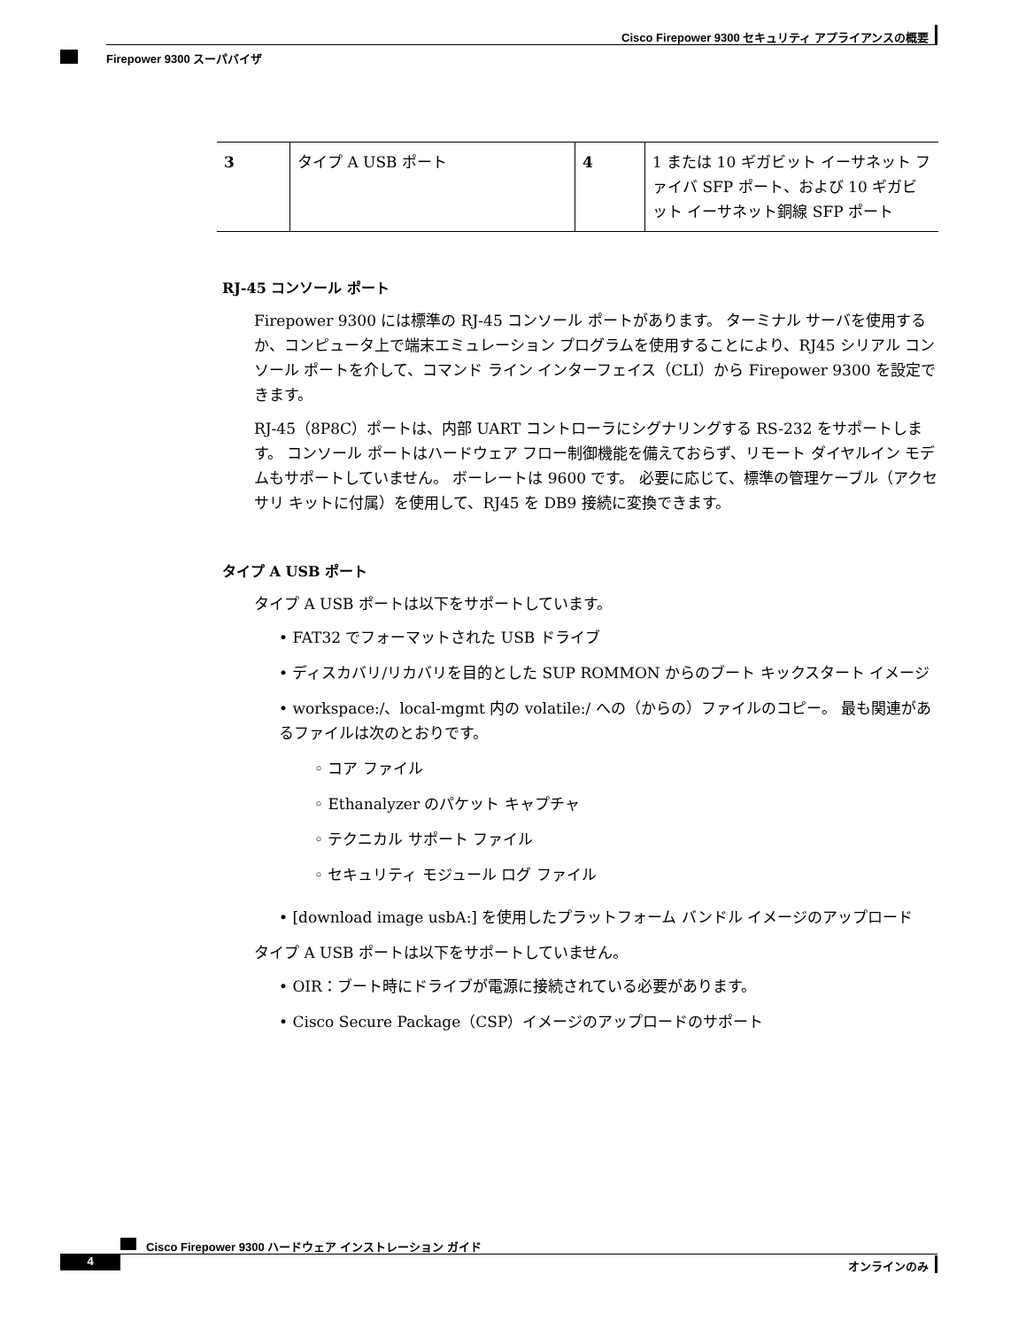Cisco Firepower 9300 セキュリティ アプライアンスの概要
Firepower 9300 スーパバイザ
| 3 | タイプ A USB ポート | 4 | 1 または 10 ギガビット イーサネット ファイバ SFP ポート、および 10 ギガビット イーサネット銅線 SFP ポート |
RJ-45 コンソール ポート
Firepower 9300 には標準の RJ-45 コンソール ポートがあります。 ターミナル サーバを使用するか、コンピュータ上で端末エミュレーション プログラムを使用することにより、RJ45 シリアル コンソール ポートを介して、コマンド ライン インターフェイス（CLI）から Firepower 9300 を設定できます。
RJ-45（8P8C）ポートは、内部 UART コントローラにシグナリングする RS-232 をサポートします。 コンソール ポートはハードウェア フロー制御機能を備えておらず、リモート ダイヤルイン モデムもサポートしていません。 ボーレートは 9600 です。 必要に応じて、標準の管理ケーブル（アクセサリ キットに付属）を使用して、RJ45 を DB9 接続に変換できます。
タイプ A USB ポート
タイプ A USB ポートは以下をサポートしています。
• FAT32 でフォーマットされた USB ドライブ
• ディスカバリ/リカバリを目的とした SUP ROMMON からのブート キックスタート イメージ
• workspace:/、local-mgmt 内の volatile:/ への（からの）ファイルのコピー。 最も関連があるファイルは次のとおりです。
◦ コア ファイル
◦ Ethanalyzer のパケット キャプチャ
◦ テクニカル サポート ファイル
◦ セキュリティ モジュール ログ ファイル
• [download image usbA:] を使用したプラットフォーム バンドル イメージのアップロード
タイプ A USB ポートは以下をサポートしていません。
• OIR：ブート時にドライブが電源に接続されている必要があります。
• Cisco Secure Package（CSP）イメージのアップロードのサポート
Cisco Firepower 9300 ハードウェア インストレーション ガイド
4 オンラインのみ